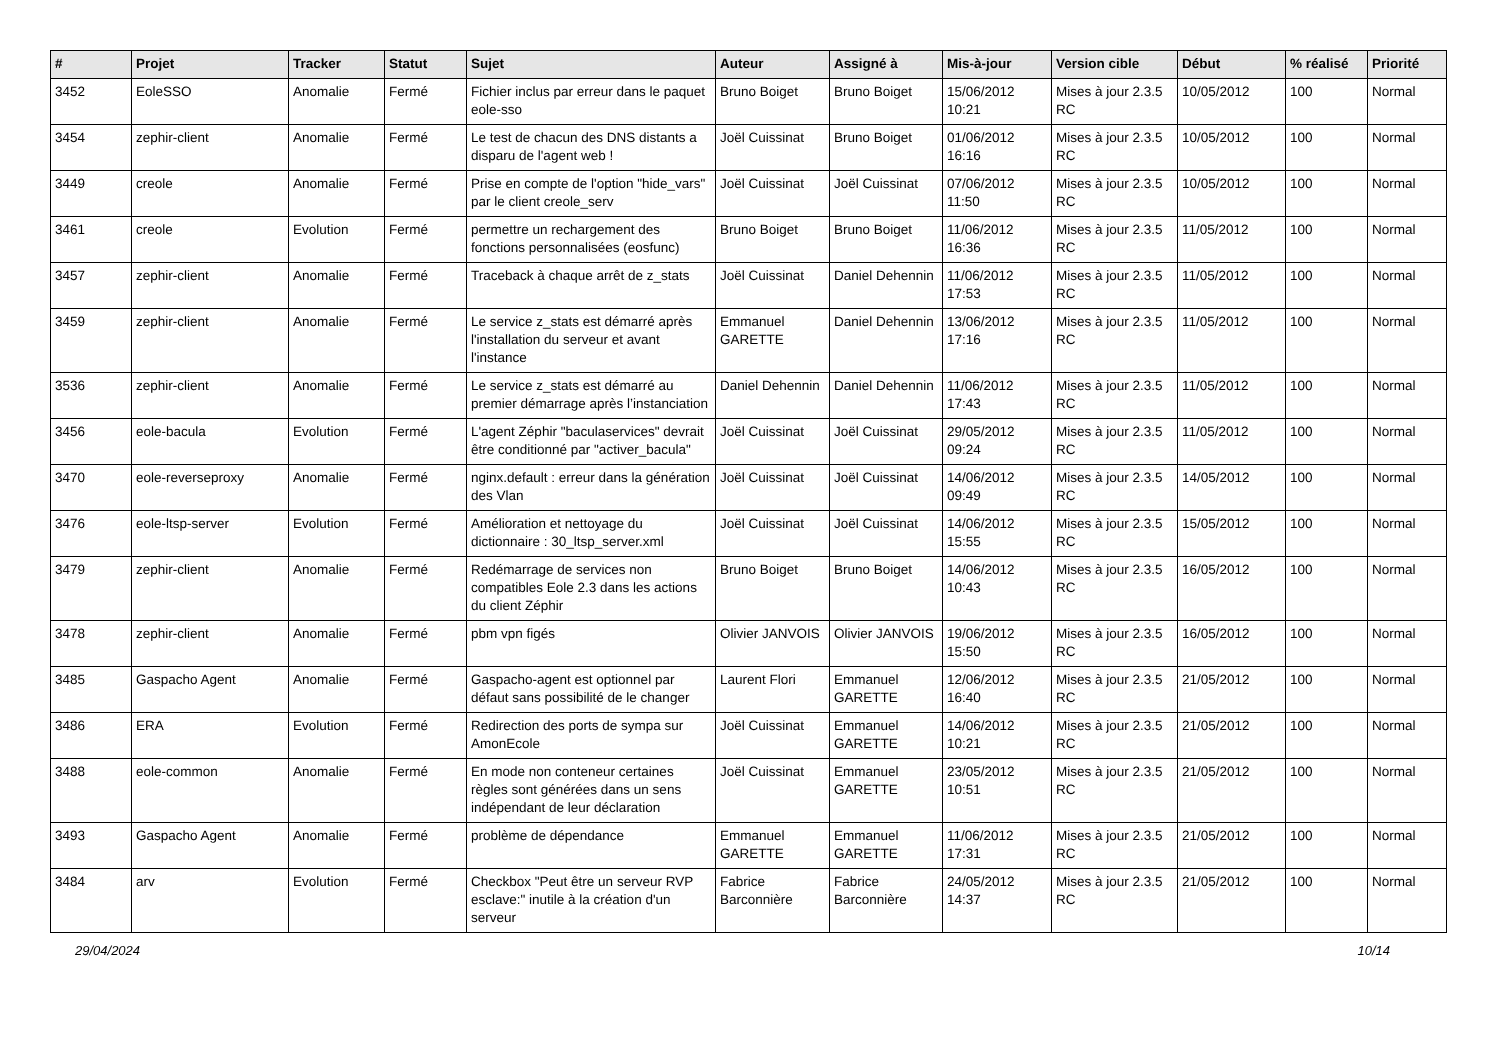| # | Projet | Tracker | Statut | Sujet | Auteur | Assigné à | Mis-à-jour | Version cible | Début | % réalisé | Priorité |
| --- | --- | --- | --- | --- | --- | --- | --- | --- | --- | --- | --- |
| 3452 | EoleSSO | Anomalie | Fermé | Fichier inclus par erreur dans le paquet eole-sso | Bruno Boiget | Bruno Boiget | 15/06/2012 10:21 | Mises à jour 2.3.5 RC | 10/05/2012 | 100 | Normal |
| 3454 | zephir-client | Anomalie | Fermé | Le test de chacun des DNS distants a disparu de l'agent web ! | Joël Cuissinat | Bruno Boiget | 01/06/2012 16:16 | Mises à jour 2.3.5 RC | 10/05/2012 | 100 | Normal |
| 3449 | creole | Anomalie | Fermé | Prise en compte de l'option "hide_vars" par le client creole_serv | Joël Cuissinat | Joël Cuissinat | 07/06/2012 11:50 | Mises à jour 2.3.5 RC | 10/05/2012 | 100 | Normal |
| 3461 | creole | Evolution | Fermé | permettre un rechargement des fonctions personnalisées (eosfunc) | Bruno Boiget | Bruno Boiget | 11/06/2012 16:36 | Mises à jour 2.3.5 RC | 11/05/2012 | 100 | Normal |
| 3457 | zephir-client | Anomalie | Fermé | Traceback à chaque arrêt de z_stats | Joël Cuissinat | Daniel Dehennin | 11/06/2012 17:53 | Mises à jour 2.3.5 RC | 11/05/2012 | 100 | Normal |
| 3459 | zephir-client | Anomalie | Fermé | Le service z_stats est démarré après l'installation du serveur et avant l'instance | Emmanuel GARETTE | Daniel Dehennin | 13/06/2012 17:16 | Mises à jour 2.3.5 RC | 11/05/2012 | 100 | Normal |
| 3536 | zephir-client | Anomalie | Fermé | Le service z_stats est démarré au premier démarrage après l’instanciation | Daniel Dehennin | Daniel Dehennin | 11/06/2012 17:43 | Mises à jour 2.3.5 RC | 11/05/2012 | 100 | Normal |
| 3456 | eole-bacula | Evolution | Fermé | L'agent Zéphir "baculaservices" devrait être conditionné par "activer_bacula" | Joël Cuissinat | Joël Cuissinat | 29/05/2012 09:24 | Mises à jour 2.3.5 RC | 11/05/2012 | 100 | Normal |
| 3470 | eole-reverseproxy | Anomalie | Fermé | nginx.default : erreur dans la génération des Vlan | Joël Cuissinat | Joël Cuissinat | 14/06/2012 09:49 | Mises à jour 2.3.5 RC | 14/05/2012 | 100 | Normal |
| 3476 | eole-ltsp-server | Evolution | Fermé | Amélioration et nettoyage du dictionnaire : 30_ltsp_server.xml | Joël Cuissinat | Joël Cuissinat | 14/06/2012 15:55 | Mises à jour 2.3.5 RC | 15/05/2012 | 100 | Normal |
| 3479 | zephir-client | Anomalie | Fermé | Redémarrage de services non compatibles Eole 2.3 dans les actions du client Zéphir | Bruno Boiget | Bruno Boiget | 14/06/2012 10:43 | Mises à jour 2.3.5 RC | 16/05/2012 | 100 | Normal |
| 3478 | zephir-client | Anomalie | Fermé | pbm vpn figés | Olivier JANVOIS | Olivier JANVOIS | 19/06/2012 15:50 | Mises à jour 2.3.5 RC | 16/05/2012 | 100 | Normal |
| 3485 | Gaspacho Agent | Anomalie | Fermé | Gaspacho-agent est optionnel par défaut sans possibilité de le changer | Laurent Flori | Emmanuel GARETTE | 12/06/2012 16:40 | Mises à jour 2.3.5 RC | 21/05/2012 | 100 | Normal |
| 3486 | ERA | Evolution | Fermé | Redirection des ports de sympa sur AmonEcole | Joël Cuissinat | Emmanuel GARETTE | 14/06/2012 10:21 | Mises à jour 2.3.5 RC | 21/05/2012 | 100 | Normal |
| 3488 | eole-common | Anomalie | Fermé | En mode non conteneur certaines règles sont générées dans un sens indépendant de leur déclaration | Joël Cuissinat | Emmanuel GARETTE | 23/05/2012 10:51 | Mises à jour 2.3.5 RC | 21/05/2012 | 100 | Normal |
| 3493 | Gaspacho Agent | Anomalie | Fermé | problème de dépendance | Emmanuel GARETTE | Emmanuel GARETTE | 11/06/2012 17:31 | Mises à jour 2.3.5 RC | 21/05/2012 | 100 | Normal |
| 3484 | arv | Evolution | Fermé | Checkbox "Peut être un serveur RVP esclave:" inutile à la création d'un serveur | Fabrice Barconnière | Fabrice Barconnière | 24/05/2012 14:37 | Mises à jour 2.3.5 RC | 21/05/2012 | 100 | Normal |
29/04/2024 10/14